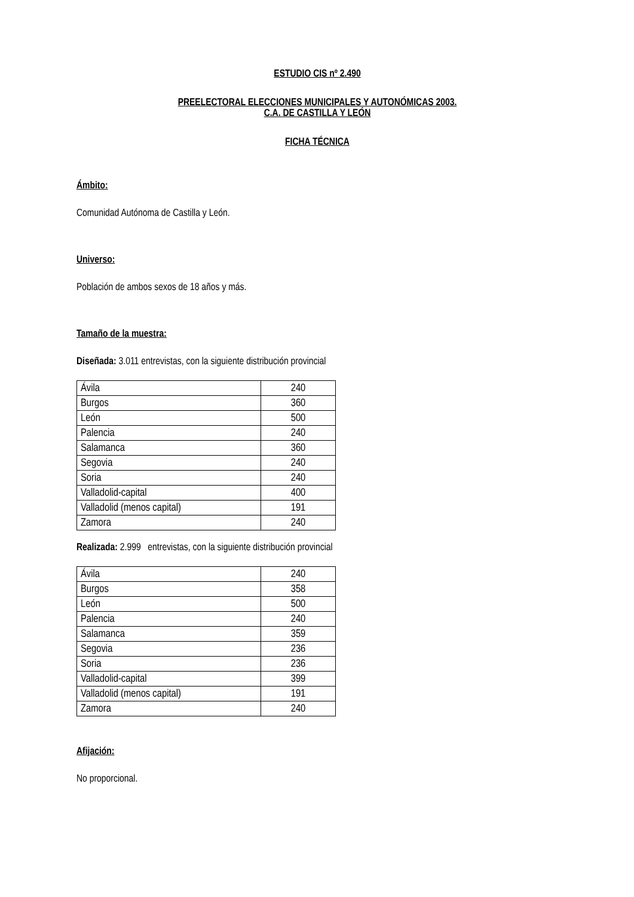ESTUDIO CIS nº 2.490
PREELECTORAL ELECCIONES MUNICIPALES Y AUTONÓMICAS 2003.
C.A. DE CASTILLA Y LEÓN
FICHA TÉCNICA
Ámbito:
Comunidad Autónoma de Castilla y León.
Universo:
Población de ambos sexos de 18 años y más.
Tamaño de la muestra:
Diseñada: 3.011 entrevistas, con la siguiente distribución provincial
| Ávila | 240 |
| Burgos | 360 |
| León | 500 |
| Palencia | 240 |
| Salamanca | 360 |
| Segovia | 240 |
| Soria | 240 |
| Valladolid-capital | 400 |
| Valladolid (menos capital) | 191 |
| Zamora | 240 |
Realizada: 2.999 entrevistas, con la siguiente distribución provincial
| Ávila | 240 |
| Burgos | 358 |
| León | 500 |
| Palencia | 240 |
| Salamanca | 359 |
| Segovia | 236 |
| Soria | 236 |
| Valladolid-capital | 399 |
| Valladolid (menos capital) | 191 |
| Zamora | 240 |
Afijación:
No proporcional.